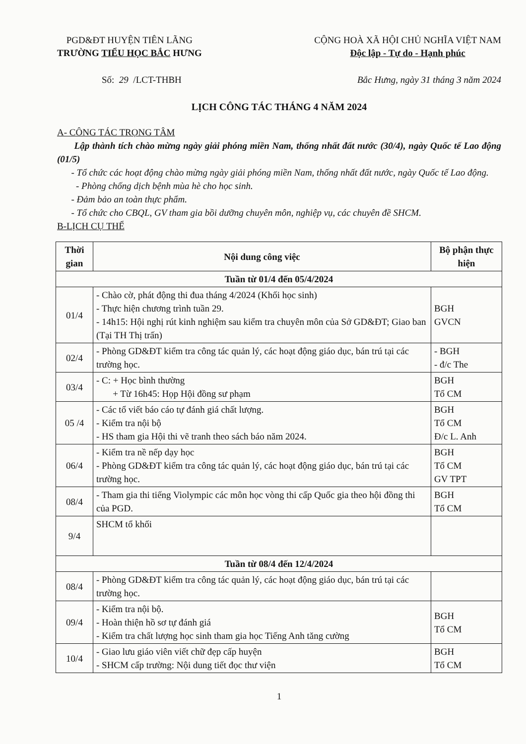PGD&ĐT HUYỆN TIÊN LÃNG
TRƯỜNG TIỂU HỌC BẮC HƯNG
CỘNG HOÀ XÃ HỘI CHỦ NGHĨA VIỆT NAM
Độc lập - Tự do - Hạnh phúc
Số: 29 /LCT-THBH Bắc Hưng, ngày 31 tháng 3 năm 2024
LỊCH CÔNG TÁC THÁNG 4 NĂM 2024
A- CÔNG TÁC TRỌNG TÂM
Lập thành tích chào mừng ngày giải phóng miền Nam, thống nhất đất nước (30/4), ngày Quốc tế Lao động (01/5)
- Tổ chức các hoạt động chào mừng ngày giải phóng miền Nam, thống nhất đất nước, ngày Quốc tế Lao động.
- Phòng chống dịch bệnh mùa hè cho học sinh.
- Đảm bảo an toàn thực phẩm.
- Tổ chức cho CBQL, GV tham gia bồi dưỡng chuyên môn, nghiệp vụ, các chuyên đề SHCM.
B-LỊCH CỤ THỂ
| Thời gian | Nội dung công việc | Bộ phận thực hiện |
| --- | --- | --- |
| Tuần từ 01/4 đến 05/4/2024 | | |
| 01/4 | - Chào cờ, phát động thi đua tháng 4/2024 (Khối học sinh) - Thực hiện chương trình tuần 29. - 14h15: Hội nghị rút kinh nghiệm sau kiểm tra chuyên môn của Sở GD&ĐT; Giao ban (Tại TH Thị trấn) | BGH GVCN |
| 02/4 | - Phòng GD&ĐT kiểm tra công tác quản lý, các hoạt động giáo dục, bán trú tại các trường học. | - BGH - đ/c The |
| 03/4 | - C: + Học bình thường + Từ 16h45: Họp Hội đồng sư phạm | BGH Tổ CM |
| 05 /4 | - Các tổ viết báo cáo tự đánh giá chất lượng. - Kiểm tra nội bộ - HS tham gia Hội thi vẽ tranh theo sách báo năm 2024. | BGH Tổ CM Đ/c L. Anh |
| 06/4 | - Kiểm tra nề nếp dạy học - Phòng GD&ĐT kiểm tra công tác quản lý, các hoạt động giáo dục, bán trú tại các trường học. | BGH Tổ CM GV TPT |
| 08/4 | - Tham gia thi tiếng Violympic các môn học vòng thi cấp Quốc gia theo hội đồng thi của PGD. | BGH Tổ CM |
| 9/4 | SHCM tổ khối | |
| Tuần từ 08/4 đến 12/4/2024 | | |
| 08/4 | - Phòng GD&ĐT kiểm tra công tác quản lý, các hoạt động giáo dục, bán trú tại các trường học. | |
| 09/4 | - Kiểm tra nội bộ. - Hoàn thiện hồ sơ tự đánh giá - Kiểm tra chất lượng học sinh tham gia học Tiếng Anh tăng cường | BGH Tổ CM |
| 10/4 | - Giao lưu giáo viên viết chữ đẹp cấp huyện - SHCM cấp trường: Nội dung tiết đọc thư viện | BGH Tổ CM |
1